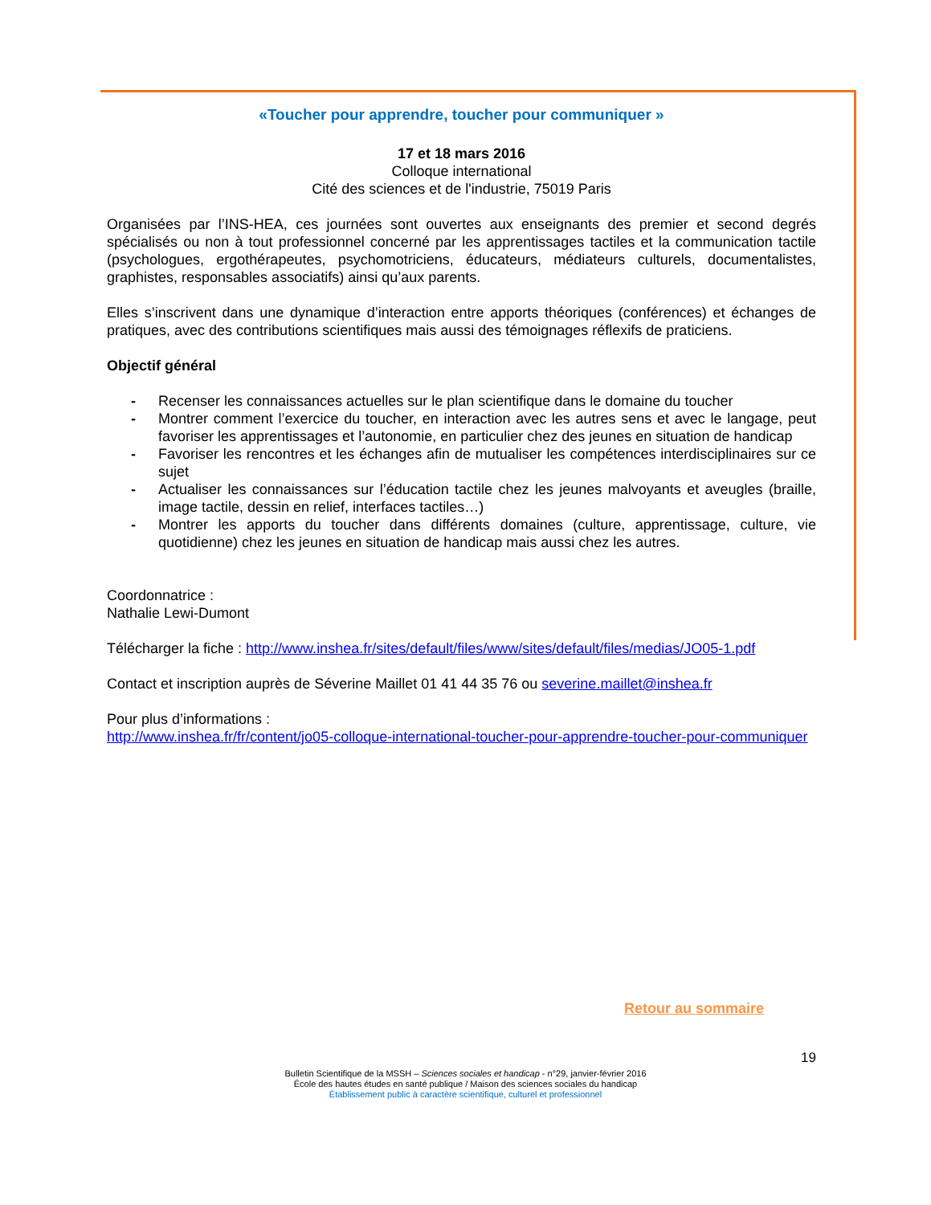«Toucher pour apprendre, toucher pour communiquer »
17 et 18 mars 2016
Colloque international
Cité des sciences et de l'industrie, 75019 Paris
Organisées par l’INS-HEA, ces journées sont ouvertes aux enseignants des premier et second degrés spécialisés ou non à tout professionnel concerné par les apprentissages tactiles et la communication tactile (psychologues, ergothérapeutes, psychomotriciens, éducateurs, médiateurs culturels, documentalistes, graphistes, responsables associatifs) ainsi qu’aux parents.
Elles s’inscrivent dans une dynamique d’interaction entre apports théoriques (conférences) et échanges de pratiques, avec des contributions scientifiques mais aussi des témoignages réflexifs de praticiens.
Objectif général
- Recenser les connaissances actuelles sur le plan scientifique dans le domaine du toucher
- Montrer comment l’exercice du toucher, en interaction avec les autres sens et avec le langage, peut favoriser les apprentissages et l’autonomie, en particulier chez des jeunes en situation de handicap
- Favoriser les rencontres et les échanges afin de mutualiser les compétences interdisciplinaires sur ce sujet
- Actualiser les connaissances sur l’éducation tactile chez les jeunes malvoyants et aveugles (braille, image tactile, dessin en relief, interfaces tactiles…)
- Montrer les apports du toucher dans différents domaines (culture, apprentissage, culture, vie quotidienne) chez les jeunes en situation de handicap mais aussi chez les autres.
Coordonnatrice :
Nathalie Lewi-Dumont
Télécharger la fiche : http://www.inshea.fr/sites/default/files/www/sites/default/files/medias/JO05-1.pdf
Contact et inscription auprès de Séverine Maillet 01 41 44 35 76 ou severine.maillet@inshea.fr
Pour plus d’informations :
http://www.inshea.fr/fr/content/jo05-colloque-international-toucher-pour-apprendre-toucher-pour-communiquer
Retour au sommaire
19
Bulletin Scientifique de la MSSH – Sciences sociales et handicap - n°29, janvier-février 2016
École des hautes études en santé publique / Maison des sciences sociales du handicap
Établissement public à caractère scientifique, culturel et professionnel